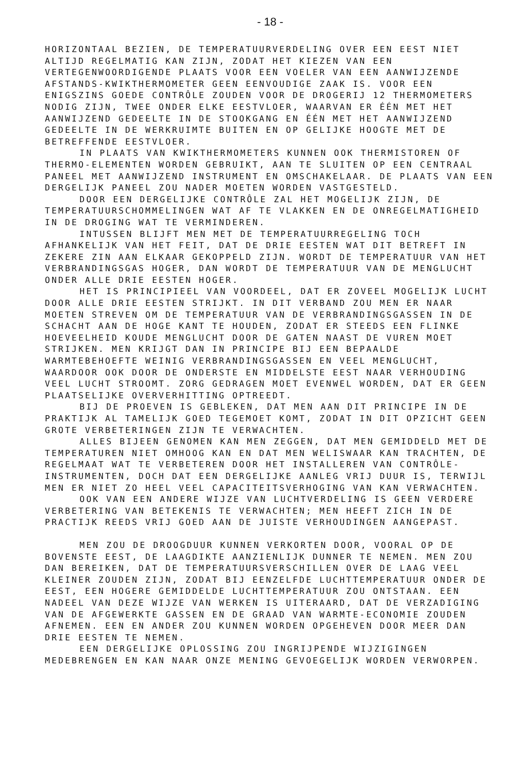- 18 -
HORIZONTAAL BEZIEN, DE TEMPERATUURVERDELING OVER EEN EEST NIET ALTIJD REGELMATIG KAN ZIJN, ZODAT HET KIEZEN VAN EEN VERTEGENWOORDIGENDE PLAATS VOOR EEN VOELER VAN EEN AANWIJZENDE AFSTANDS-KWIKTHERMOMETER GEEN EENVOUDIGE ZAAK IS. VOOR EEN ENIGSZINS GOEDE CONTRÔLE ZOUDEN VOOR DE DROGERIJ 12 THERMOMETERS NODIG ZIJN, TWEE ONDER ELKE EESTVLOER, WAARVAN ER ÉÉN MET HET AANWIJZEND GEDEELTE IN DE STOOKGANG EN ÉÉN MET HET AANWIJZEND GEDEELTE IN DE WERKRUIMTE BUITEN EN OP GELIJKE HOOGTE MET DE BETREFFENDE EESTVLOER.
IN PLAATS VAN KWIKTHERMOMETERS KUNNEN OOK THERMISTOREN OF THERMO-ELEMENTEN WORDEN GEBRUIKT, AAN TE SLUITEN OP EEN CENTRAAL PANEEL MET AANWIJZEND INSTRUMENT EN OMSCHAKELAAR. DE PLAATS VAN EEN DERGELIJK PANEEL ZOU NADER MOETEN WORDEN VASTGESTELD.
DOOR EEN DERGELIJKE CONTRÔLE ZAL HET MOGELIJK ZIJN, DE TEMPERATUURSCHOMMELINGEN WAT AF TE VLAKKEN EN DE ONREGELMATIGHEID IN DE DROGING WAT TE VERMINDEREN.
INTUSSEN BLIJFT MEN MET DE TEMPERATUURREGELING TOCH AFHANKELIJK VAN HET FEIT, DAT DE DRIE EESTEN WAT DIT BETREFT IN ZEKERE ZIN AAN ELKAAR GEKOPPELD ZIJN. WORDT DE TEMPERATUUR VAN HET VERBRANDINGSGAS HOGER, DAN WORDT DE TEMPERATUUR VAN DE MENGLUCHT ONDER ALLE DRIE EESTEN HOGER.
HET IS PRINCIPIEEL VAN VOORDEEL, DAT ER ZOVEEL MOGELIJK LUCHT DOOR ALLE DRIE EESTEN STRIJKT. IN DIT VERBAND ZOU MEN ER NAAR MOETEN STREVEN OM DE TEMPERATUUR VAN DE VERBRANDINGSGASSEN IN DE SCHACHT AAN DE HOGE KANT TE HOUDEN, ZODAT ER STEEDS EEN FLINKE HOEVEELHEID KOUDE MENGLUCHT DOOR DE GATEN NAAST DE VUREN MOET STRIJKEN. MEN KRIJGT DAN IN PRINCIPE BIJ EEN BEPAALDE WARMTEBEHOEFTE WEINIG VERBRANDINGSGASSEN EN VEEL MENGLUCHT, WAARDOOR OOK DOOR DE ONDERSTE EN MIDDELSTE EEST NAAR VERHOUDING VEEL LUCHT STROOMT. ZORG GEDRAGEN MOET EVENWEL WORDEN, DAT ER GEEN PLAATSELIJKE OVERVERHITTING OPTREEDT.
BIJ DE PROEVEN IS GEBLEKEN, DAT MEN AAN DIT PRINCIPE IN DE PRAKTIJK AL TAMELIJK GOED TEGEMOET KOMT, ZODAT IN DIT OPZICHT GEEN GROTE VERBETERINGEN ZIJN TE VERWACHTEN.
ALLES BIJEEN GENOMEN KAN MEN ZEGGEN, DAT MEN GEMIDDELD MET DE TEMPERATUREN NIET OMHOOG KAN EN DAT MEN WELISWAAR KAN TRACHTEN, DE REGELMAAT WAT TE VERBETEREN DOOR HET INSTALLEREN VAN CONTRÔLE-INSTRUMENTEN, DOCH DAT EEN DERGELIJKE AANLEG VRIJ DUUR IS, TERWIJL MEN ER NIET ZO HEEL VEEL CAPACITEITSVERHOGING VAN KAN VERWACHTEN.
OOK VAN EEN ANDERE WIJZE VAN LUCHTVERDELING IS GEEN VERDERE VERBETERING VAN BETEKENIS TE VERWACHTEN; MEN HEEFT ZICH IN DE PRACTIJK REEDS VRIJ GOED AAN DE JUISTE VERHOUDINGEN AANGEPAST.
MEN ZOU DE DROOGDUUR KUNNEN VERKORTEN DOOR, VOORAL OP DE BOVENSTE EEST, DE LAAGDIKTE AANZIENLIJK DUNNER TE NEMEN. MEN ZOU DAN BEREIKEN, DAT DE TEMPERATUURSVERSCHILLEN OVER DE LAAG VEEL KLEINER ZOUDEN ZIJN, ZODAT BIJ EENZELFDE LUCHTTEMPERATUUR ONDER DE EEST, EEN HOGERE GEMIDDELDE LUCHTTEMPERATUUR ZOU ONTSTAAN. EEN NADEEL VAN DEZE WIJZE VAN WERKEN IS UITERAARD, DAT DE VERZADIGING VAN DE AFGEWERKTE GASSEN EN DE GRAAD VAN WARMTE-ECONOMIE ZOUDEN AFNEMEN. EEN EN ANDER ZOU KUNNEN WORDEN OPGEHEVEN DOOR MEER DAN DRIE EESTEN TE NEMEN.
EEN DERGELIJKE OPLOSSING ZOU INGRIJPENDE WIJZIGINGEN MEDEBRENGEN EN KAN NAAR ONZE MENING GEVOEGELIJK WORDEN VERWORPEN.